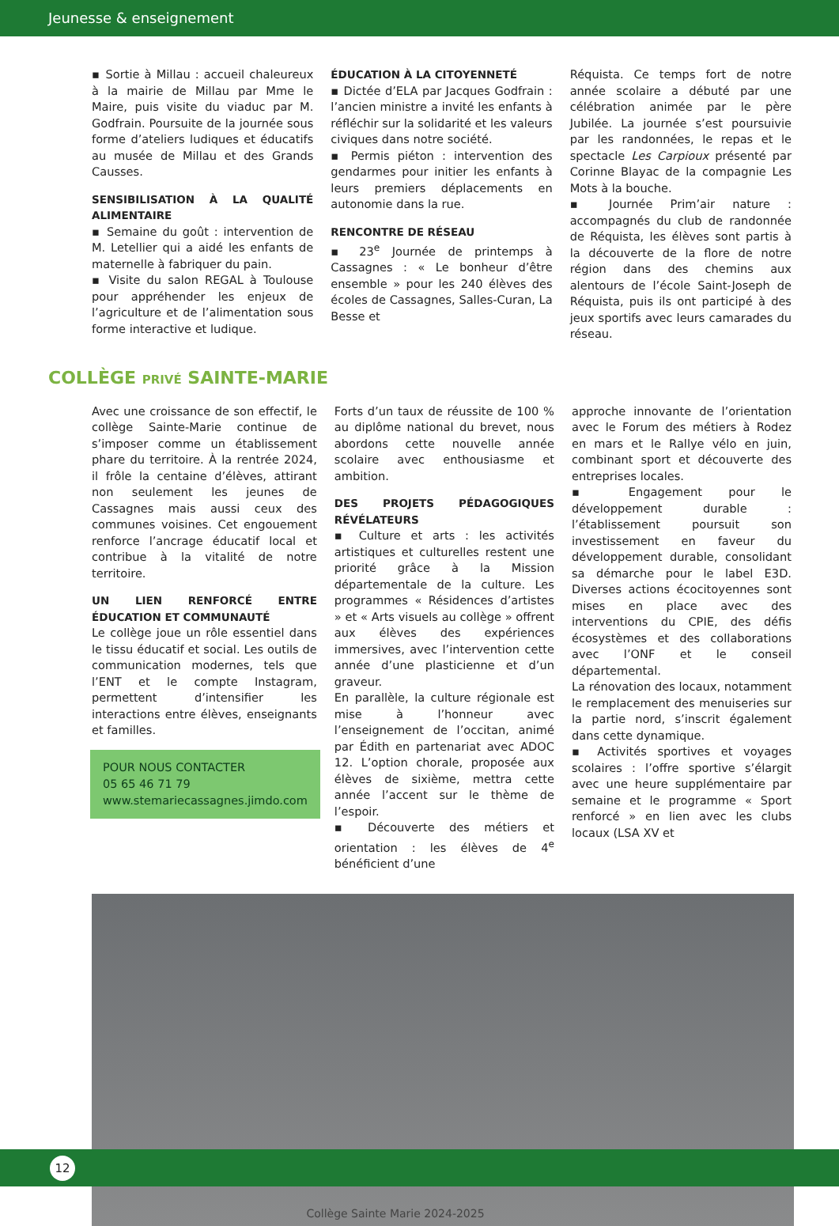Jeunesse & enseignement
▪ Sortie à Millau : accueil chaleureux à la mairie de Millau par Mme le Maire, puis visite du viaduc par M. Godfrain. Poursuite de la journée sous forme d’ateliers ludiques et éducatifs au musée de Millau et des Grands Causses.
SENSIBILISATION À LA QUALITÉ ALIMENTAIRE
▪ Semaine du goût : intervention de M. Letellier qui a aidé les enfants de maternelle à fabriquer du pain.
▪ Visite du salon REGAL à Toulouse pour appréhender les enjeux de l’agriculture et de l’alimentation sous forme interactive et ludique.
ÉDUCATION À LA CITOYENNETÉ
▪ Dictée d’ELA par Jacques Godfrain : l’ancien ministre a invité les enfants à réfléchir sur la solidarité et les valeurs civiques dans notre société.
▪ Permis piéton : intervention des gendarmes pour initier les enfants à leurs premiers déplacements en autonomie dans la rue.
RENCONTRE DE RÉSEAU
▪ 23<sup>e</sup> Journée de printemps à Cassagnes : « Le bonheur d’être ensemble » pour les 240 élèves des écoles de Cassagnes, Salles-Curan, La Besse et
Réquista. Ce temps fort de notre année scolaire a débuté par une célébration animée par le père Jubilée. La journée s’est poursuivie par les randonnées, le repas et le spectacle Les Carpioux présenté par Corinne Blayac de la compagnie Les Mots à la bouche.
▪ Journée Prim’air nature : accompagnés du club de randonnée de Réquista, les élèves sont partis à la découverte de la flore de notre région dans des chemins aux alentours de l’école Saint-Joseph de Réquista, puis ils ont participé à des jeux sportifs avec leurs camarades du réseau.
COLLÈGE PRIVÉ SAINTE-MARIE
Avec une croissance de son effectif, le collège Sainte-Marie continue de s’imposer comme un établissement phare du territoire. À la rentrée 2024, il frôle la centaine d’élèves, attirant non seulement les jeunes de Cassagnes mais aussi ceux des communes voisines. Cet engouement renforce l’ancrage éducatif local et contribue à la vitalité de notre territoire.
UN LIEN RENFORCÉ ENTRE ÉDUCATION ET COMMUNAUTÉ
Le collège joue un rôle essentiel dans le tissu éducatif et social. Les outils de communication modernes, tels que l’ENT et le compte Instagram, permettent d’intensifier les interactions entre élèves, enseignants et familles.
POUR NOUS CONTACTER
05 65 46 71 79
www.stemariecassagnes.jimdo.com
Forts d’un taux de réussite de 100 % au diplôme national du brevet, nous abordons cette nouvelle année scolaire avec enthousiasme et ambition.
DES PROJETS PÉDAGOGIQUES RÉVÉLATEURS
▪ Culture et arts : les activités artistiques et culturelles restent une priorité grâce à la Mission départementale de la culture. Les programmes « Résidences d’artistes » et « Arts visuels au collège » offrent aux élèves des expériences immersives, avec l’intervention cette année d’une plasticienne et d’un graveur.
En parallèle, la culture régionale est mise à l’honneur avec l’enseignement de l’occitan, animé par Édith en partenariat avec ADOC 12. L’option chorale, proposée aux élèves de sixième, mettra cette année l’accent sur le thème de l’espoir.
▪ Découverte des métiers et orientation : les élèves de 4<sup>e</sup> bénéficient d’une
approche innovante de l’orientation avec le Forum des métiers à Rodez en mars et le Rallye vélo en juin, combinant sport et découverte des entreprises locales.
▪ Engagement pour le développement durable : l’établissement poursuit son investissement en faveur du développement durable, consolidant sa démarche pour le label E3D. Diverses actions écocitoyennes sont mises en place avec des interventions du CPIE, des défis écosystèmes et des collaborations avec l’ONF et le conseil départemental.
La rénovation des locaux, notamment le remplacement des menuiseries sur la partie nord, s’inscrit également dans cette dynamique.
▪ Activités sportives et voyages scolaires : l’offre sportive s’élargit avec une heure supplémentaire par semaine et le programme « Sport renforcé » en lien avec les clubs locaux (LSA XV et
Collège Sainte Marie 2024-2025
12